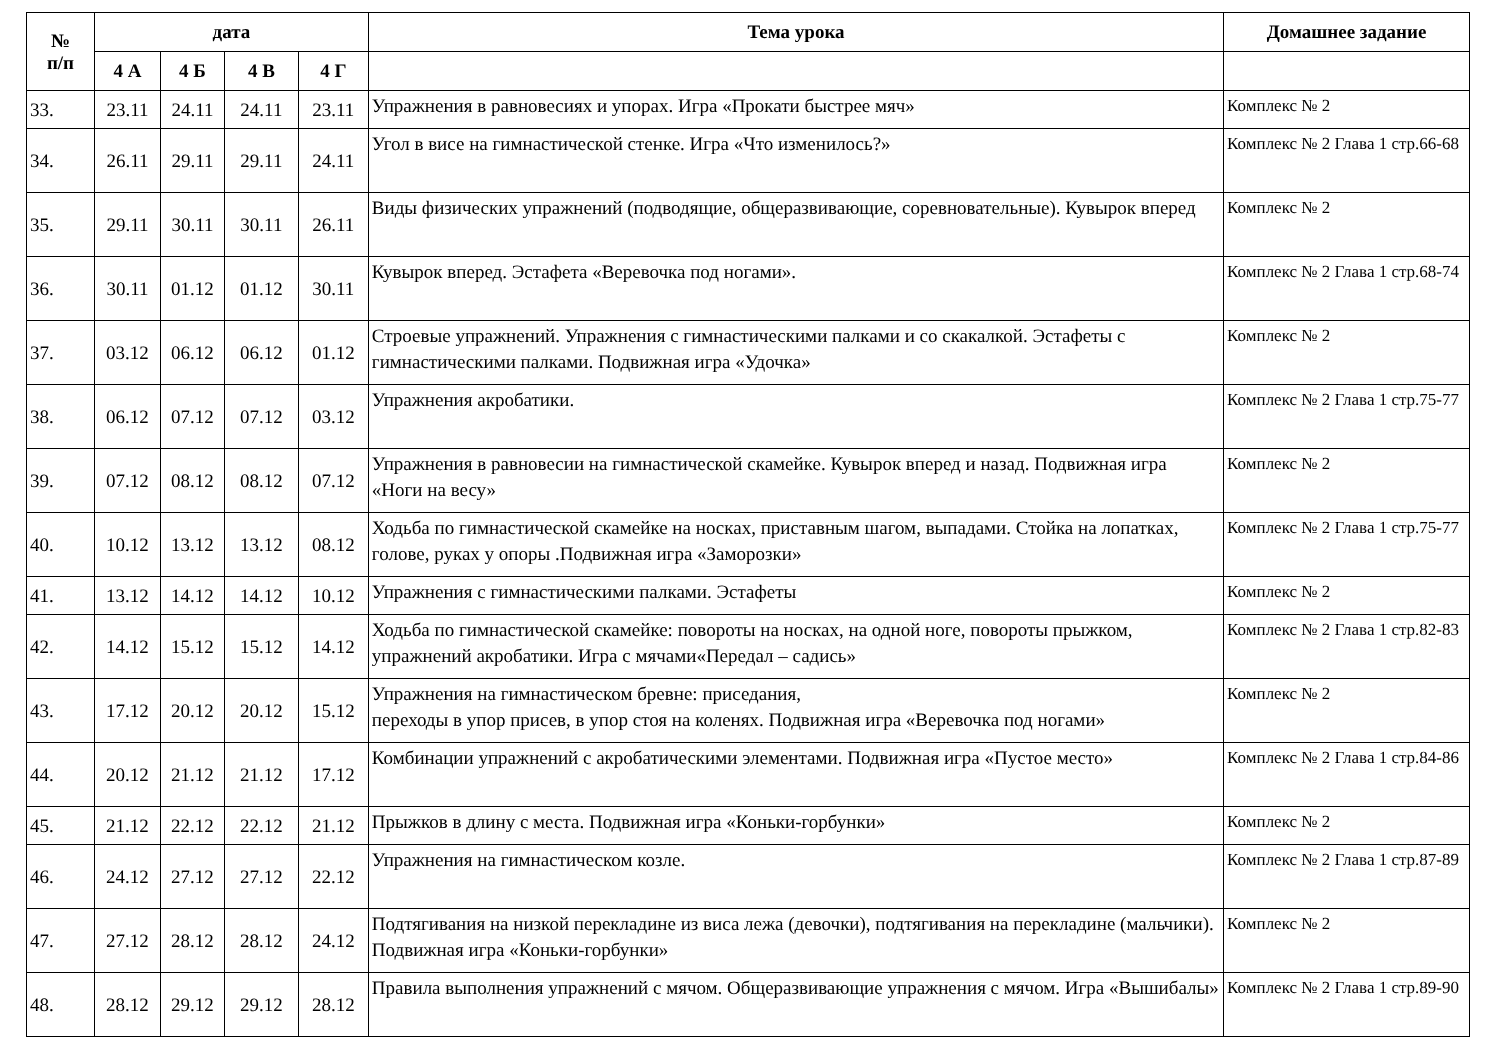| № п/п | дата | | | | Тема урока | Домашнее задание |
| --- | --- | --- | --- | --- | --- | --- |
| | 4 А | 4 Б | 4 В | 4 Г | | |
| 33. | 23.11 | 24.11 | 24.11 | 23.11 | Упражнения в равновесиях и упорах. Игра «Прокати быстрее мяч» | Комплекс № 2 |
| 34. | 26.11 | 29.11 | 29.11 | 24.11 | Угол в висе на гимнастической стенке. Игра «Что изменилось?» | Комплекс № 2 Глава 1 стр.66-68 |
| 35. | 29.11 | 30.11 | 30.11 | 26.11 | Виды физических упражнений (подводящие, общеразвивающие, соревновательные). Кувырок вперед | Комплекс № 2 |
| 36. | 30.11 | 01.12 | 01.12 | 30.11 | Кувырок вперед. Эстафета «Веревочка под ногами». | Комплекс № 2 Глава 1 стр.68-74 |
| 37. | 03.12 | 06.12 | 06.12 | 01.12 | Строевые упражнений. Упражнения с гимнастическими палками и со скакалкой. Эстафеты с гимнастическими палками. Подвижная игра «Удочка» | Комплекс № 2 |
| 38. | 06.12 | 07.12 | 07.12 | 03.12 | Упражнения акробатики. | Комплекс № 2 Глава 1 стр.75-77 |
| 39. | 07.12 | 08.12 | 08.12 | 07.12 | Упражнения в равновесии на гимнастической скамейке. Кувырок вперед и назад. Подвижная игра «Ноги на весу» | Комплекс № 2 |
| 40. | 10.12 | 13.12 | 13.12 | 08.12 | Ходьба по гимнастической скамейке на носках, приставным шагом, выпадами. Стойка на лопатках, голове, руках у опоры .Подвижная игра «Заморозки» | Комплекс № 2 Глава 1 стр.75-77 |
| 41. | 13.12 | 14.12 | 14.12 | 10.12 | Упражнения с гимнастическими палками. Эстафеты | Комплекс № 2 |
| 42. | 14.12 | 15.12 | 15.12 | 14.12 | Ходьба по гимнастической скамейке: повороты на носках, на одной ноге, повороты прыжком, упражнений акробатики. Игра с мячами«Передал – садись» | Комплекс № 2 Глава 1 стр.82-83 |
| 43. | 17.12 | 20.12 | 20.12 | 15.12 | Упражнения на гимнастическом бревне: приседания, переходы в упор присев, в упор стоя на коленях. Подвижная игра «Веревочка под ногами» | Комплекс № 2 |
| 44. | 20.12 | 21.12 | 21.12 | 17.12 | Комбинации упражнений с акробатическими элементами. Подвижная игра «Пустое место» | Комплекс № 2 Глава 1 стр.84-86 |
| 45. | 21.12 | 22.12 | 22.12 | 21.12 | Прыжков в длину с места. Подвижная игра «Коньки-горбунки» | Комплекс № 2 |
| 46. | 24.12 | 27.12 | 27.12 | 22.12 | Упражнения на гимнастическом козле. | Комплекс № 2 Глава 1 стр.87-89 |
| 47. | 27.12 | 28.12 | 28.12 | 24.12 | Подтягивания на низкой перекладине из виса лежа (девочки), подтягивания на перекладине (мальчики). Подвижная игра «Коньки-горбунки» | Комплекс № 2 |
| 48. | 28.12 | 29.12 | 29.12 | 28.12 | Правила выполнения упражнений с мячом. Общеразвивающие упражнения с мячом. Игра «Вышибалы» | Комплекс № 2 Глава 1 стр.89-90 |